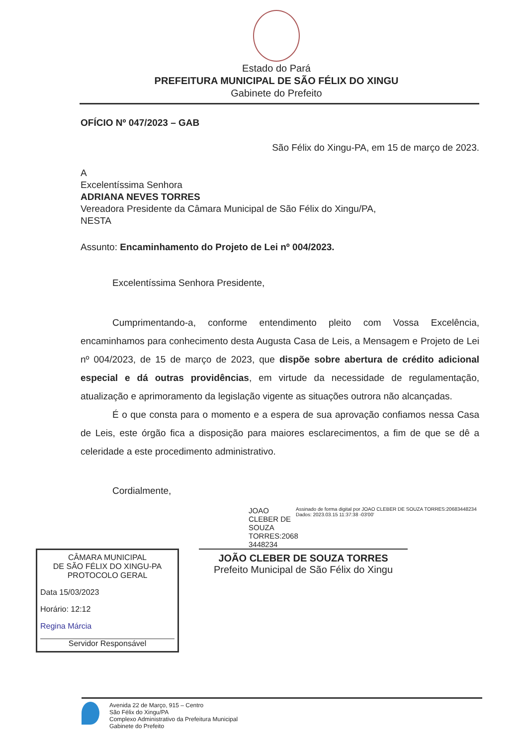Estado do Pará
PREFEITURA MUNICIPAL DE SÃO FÉLIX DO XINGU
Gabinete do Prefeito
OFÍCIO Nº 047/2023 – GAB
São Félix do Xingu-PA, em 15 de março de 2023.
A
Excelentíssima Senhora
ADRIANA NEVES TORRES
Vereadora Presidente da Câmara Municipal de São Félix do Xingu/PA,
NESTA
Assunto: Encaminhamento do Projeto de Lei nº 004/2023.
Excelentíssima Senhora Presidente,
Cumprimentando-a, conforme entendimento pleito com Vossa Excelência, encaminhamos para conhecimento desta Augusta Casa de Leis, a Mensagem e Projeto de Lei nº 004/2023, de 15 de março de 2023, que dispõe sobre abertura de crédito adicional especial e dá outras providências, em virtude da necessidade de regulamentação, atualização e aprimoramento da legislação vigente as situações outrora não alcançadas.
É o que consta para o momento e a espera de sua aprovação confiamos nessa Casa de Leis, este órgão fica a disposição para maiores esclarecimentos, a fim de que se dê a celeridade a este procedimento administrativo.
Cordialmente,
JOAO CLEBER DE SOUZA TORRES:2068 3448234
Assinado de forma digital por JOAO CLEBER DE SOUZA TORRES:20683448234
Dados: 2023.03.15 11:37:38 -03'00'
CÂMARA MUNICIPAL
DE SÃO FÉLIX DO XINGU-PA
PROTOCOLO GERAL
Data 15/03/2023
Horário: 12:12
Regina Márcia
Servidor Responsável
JOÃO CLEBER DE SOUZA TORRES
Prefeito Municipal de São Félix do Xingu
Avenida 22 de Março, 915 – Centro
São Félix do Xingu/PA
Complexo Administrativo da Prefeitura Municipal
Gabinete do Prefeito